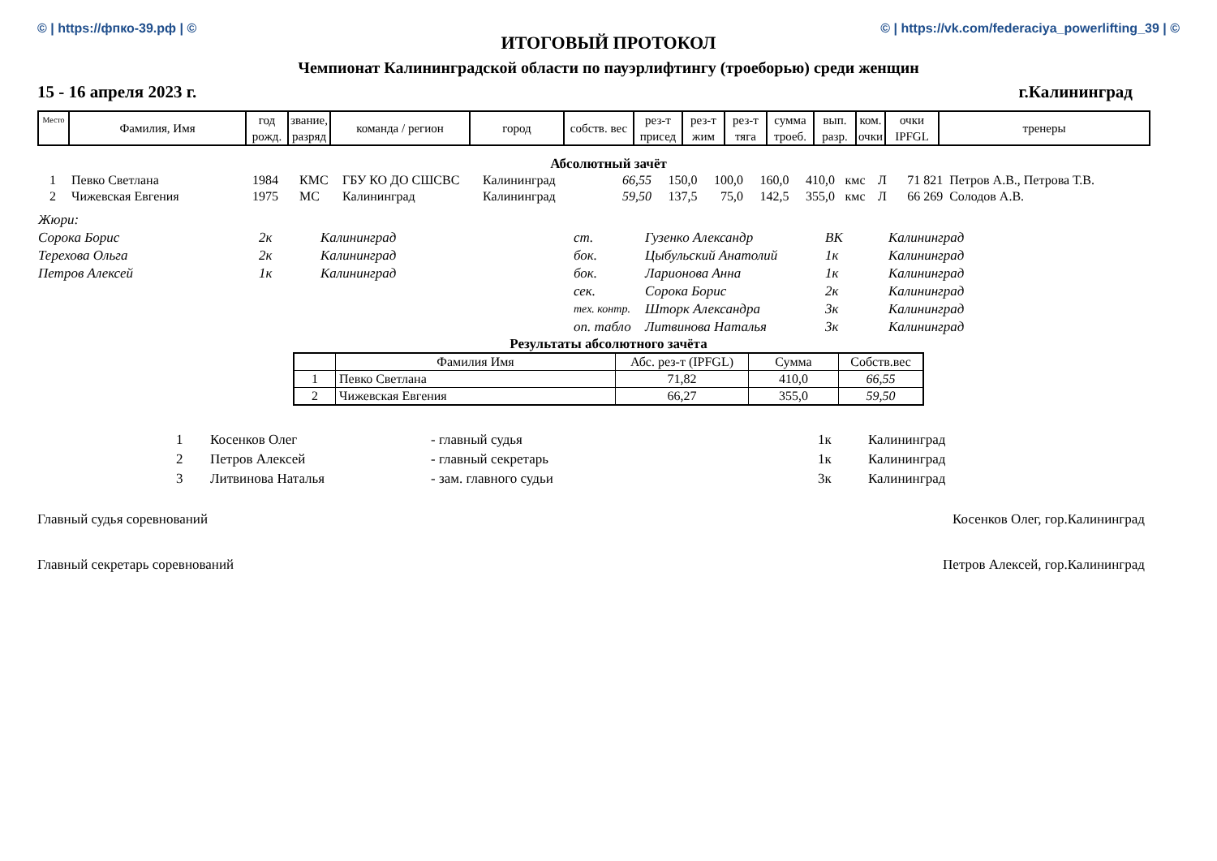© | https://фпко-39.рф | © © | https://vk.com/federaciya_powerlifting_39 | ©
ИТОГОВЫЙ ПРОТОКОЛ
Чемпионат Калининградской области по пауэрлифтингу (троеборью) среди женщин
15 - 16 апреля 2023 г. г.Калининград
| Место | Фамилия, Имя | год рожд. | звание, разряд | команда / регион | город | собств. вес | рез-т присед | рез-т жим | рез-т тяга | сумма троеб. | вып. разр. | ком. очки | очки IPFGL | тренеры |
| --- | --- | --- | --- | --- | --- | --- | --- | --- | --- | --- | --- | --- | --- | --- |
Абсолютный зачёт
| 1 | Певко Светлана | 1984 | КМС | ГБУ КО ДО СШСВС | Калининград | 66,55 | 150,0 | 100,0 | 160,0 | 410,0 | кмс | Л | 71 821 | Петров А.В., Петрова Т.В. |
| 2 | Чижевская Евгения | 1975 | МС | Калининград | Калининград | 59,50 | 137,5 | 75,0 | 142,5 | 355,0 | кмс | Л | 66 269 | Солодов А.В. |
| Жюри: | | | | | | |
| Сорока Борис | 2к | Калининград | ст. | Гузенко Александр | ВК | Калининград |
| Терехова Ольга | 2к | Калининград | бок. | Цыбульский Анатолий | 1к | Калининград |
| Петров Алексей | 1к | Калининград | бок. | Ларионова Анна | 1к | Калининград |
| | | | сек. | Сорока Борис | 2к | Калининград |
| | | | тех. контр. | Шторк Александра | 3к | Калининград |
| | | | оп. табло | Литвинова Наталья | 3к | Калининград |
Результаты абсолютного зачёта
| | Фамилия Имя | Абс. рез-т (IPFGL) | Сумма | Собств.вес |
| --- | --- | --- | --- | --- |
| 1 | Певко Светлана | 71,82 | 410,0 | 66,55 |
| 2 | Чижевская Евгения | 66,27 | 355,0 | 59,50 |
| 1 | Косенков Олег | - главный судья | 1к | Калининград |
| 2 | Петров Алексей | - главный секретарь | 1к | Калининград |
| 3 | Литвинова Наталья | - зам. главного судьи | 3к | Калининград |
Главный судья соревнований Косенков Олег, гор.Калининград
Главный секретарь соревнований Петров Алексей, гор.Калининград